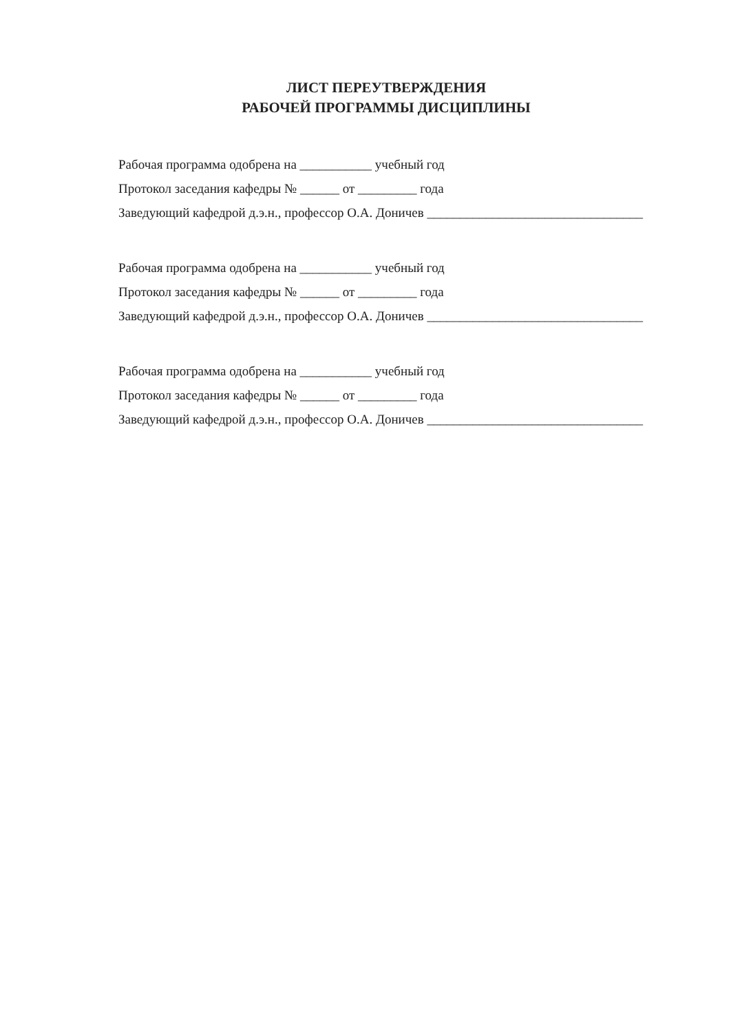ЛИСТ ПЕРЕУТВЕРЖДЕНИЯ
РАБОЧЕЙ ПРОГРАММЫ ДИСЦИПЛИНЫ
Рабочая программа одобрена на ___________ учебный год
Протокол заседания кафедры № ______ от _________ года
Заведующий кафедрой д.э.н., профессор О.А. Доничев _________________________________
Рабочая программа одобрена на ___________ учебный год
Протокол заседания кафедры № ______ от _________ года
Заведующий кафедрой д.э.н., профессор О.А. Доничев _________________________________
Рабочая программа одобрена на ___________ учебный год
Протокол заседания кафедры № ______ от _________ года
Заведующий кафедрой д.э.н., профессор О.А. Доничев _________________________________